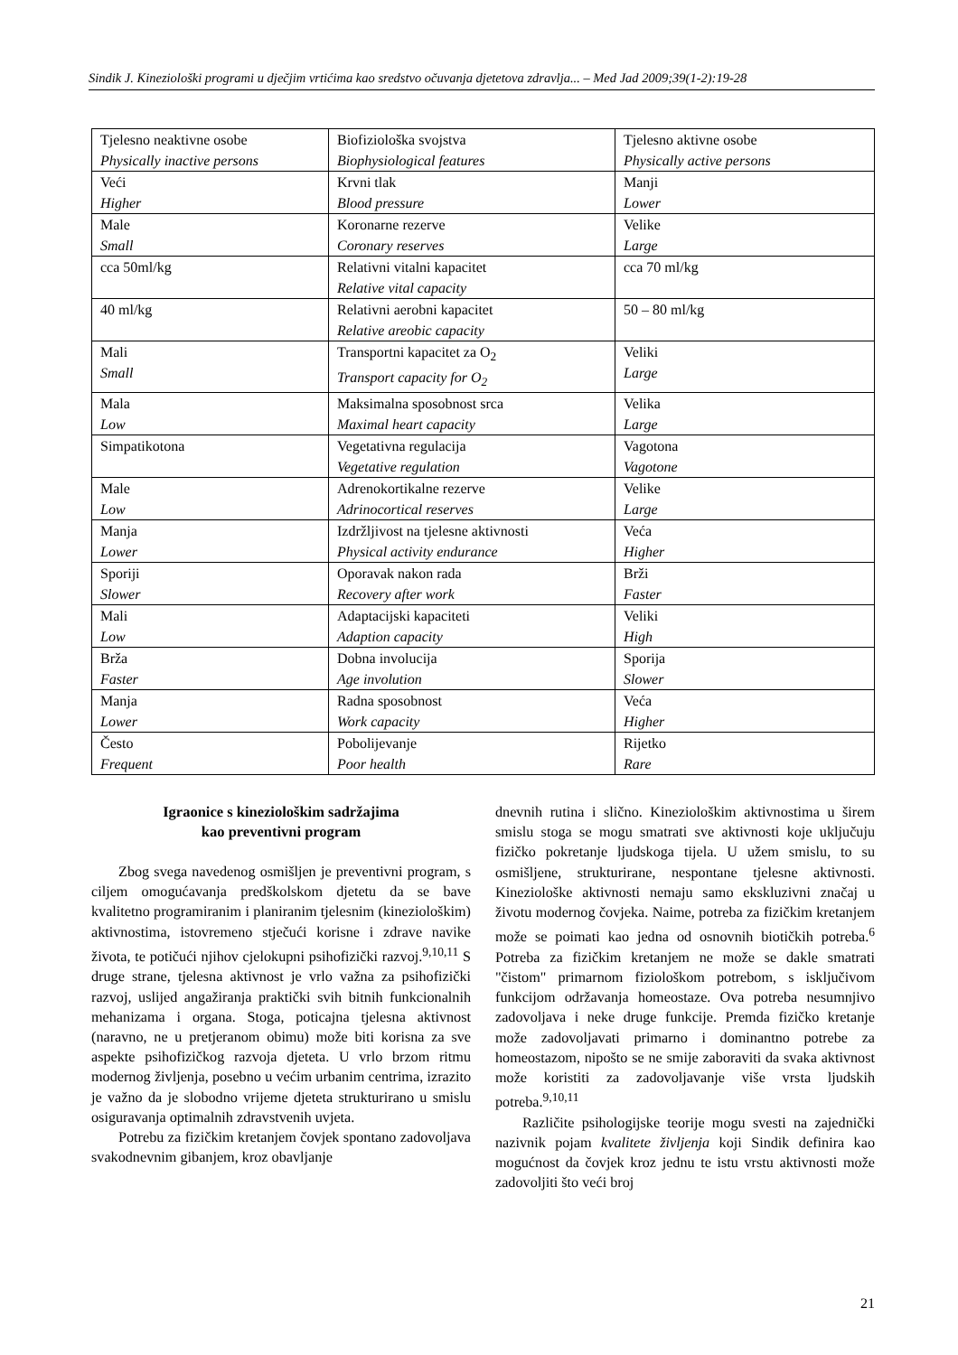Sindik J. Kineziološki programi u dječjim vrtićima kao sredstvo očuvanja djetetova zdravlja... – Med Jad 2009;39(1-2):19-28
| Tjelesno neaktivne osobe Physically inactive persons | Biofiziološka svojstva Biophysiological features | Tjelesno aktivne osobe Physically active persons |
| Veći Higher | Krvni tlak Blood pressure | Manji Lower |
| Male Small | Koronarne rezerve Coronary reserves | Velike Large |
| cca 50ml/kg | Relativni vitalni kapacitet Relative vital capacity | cca 70 ml/kg |
| 40 ml/kg | Relativni aerobni kapacitet Relative areobic capacity | 50 – 80 ml/kg |
| Mali Small | Transportni kapacitet za O<sub>2</sub> Transport capacity for O<sub>2</sub> | Veliki Large |
| Mala Low | Maksimalna sposobnost srca Maximal heart capacity | Velika Large |
| Simpatikotona | Vegetativna regulacija Vegetative regulation | Vagotona Vagotone |
| Male Low | Adrenokortikalne rezerve Adrinocortical reserves | Velike Large |
| Manja Lower | Izdržljivost na tjelesne aktivnosti Physical activity endurance | Veća Higher |
| Sporiji Slower | Oporavak nakon rada Recovery after work | Brži Faster |
| Mali Low | Adaptacijski kapaciteti Adaption capacity | Veliki High |
| Brža Faster | Dobna involucija Age involution | Sporija Slower |
| Manja Lower | Radna sposobnost Work capacity | Veća Higher |
| Često Frequent | Pobolijevanje Poor health | Rijetko Rare |
Igraonice s kineziološkim sadržajima
kao preventivni program
Zbog svega navedenog osmišljen je preventivni program, s ciljem omogućavanja predškolskom djetetu da se bave kvalitetno programiranim i planiranim tjelesnim (kineziološkim) aktivnostima, istovremeno stječući korisne i zdrave navike života, te potičući njihov cjelokupni psihofizički razvoj.<sup>9,10,11</sup> S druge strane, tjelesna aktivnost je vrlo važna za psihofizički razvoj, uslijed angažiranja praktički svih bitnih funkcionalnih mehanizama i organa. Stoga, poticajna tjelesna aktivnost (naravno, ne u pretjeranom obimu) može biti korisna za sve aspekte psihofizičkog razvoja djeteta. U vrlo brzom ritmu modernog življenja, posebno u većim urbanim centrima, izrazito je važno da je slobodno vrijeme djeteta strukturirano u smislu osiguravanja optimalnih zdravstvenih uvjeta.
Potrebu za fizičkim kretanjem čovjek spontano zadovoljava svakodnevnim gibanjem, kroz obavljanje
dnevnih rutina i slično. Kineziološkim aktivnostima u širem smislu stoga se mogu smatrati sve aktivnosti koje uključuju fizičko pokretanje ljudskoga tijela. U užem smislu, to su osmišljene, strukturirane, nespontane tjelesne aktivnosti. Kineziološke aktivnosti nemaju samo ekskluzivni značaj u životu modernog čovjeka. Naime, potreba za fizičkim kretanjem može se poimati kao jedna od osnovnih biotičkih potreba.<sup>6</sup> Potreba za fizičkim kretanjem ne može se dakle smatrati "čistom" primarnom fiziološkom potrebom, s isključivom funkcijom održavanja homeostaze. Ova potreba nesumnjivo zadovoljava i neke druge funkcije. Premda fizičko kretanje može zadovoljavati primarno i dominantno potrebe za homeostazom, nipošto se ne smije zaboraviti da svaka aktivnost može koristiti za zadovoljavanje više vrsta ljudskih potreba.<sup>9,10,11</sup>
Različite psihologijske teorije mogu svesti na zajednički nazivnik pojam kvalitete življenja koji Sindik definira kao mogućnost da čovjek kroz jednu te istu vrstu aktivnosti može zadovoljiti što veći broj
21